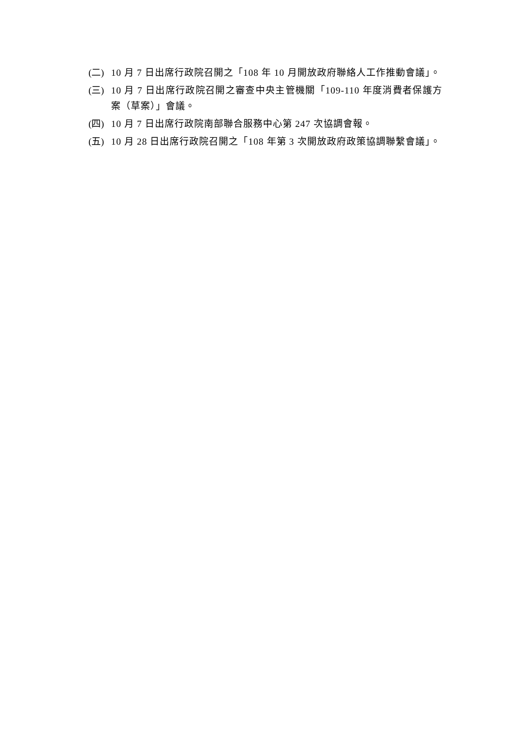(二) 10 月 7 日出席行政院召開之「108 年 10 月開放政府聯絡人工作推動會議」。
(三) 10 月 7 日出席行政院召開之審查中央主管機關「109-110 年度消費者保護方案（草案）」會議。
(四) 10 月 7 日出席行政院南部聯合服務中心第 247 次協調會報。
(五) 10 月 28 日出席行政院召開之「108 年第 3 次開放政府政策協調聯繫會議」。